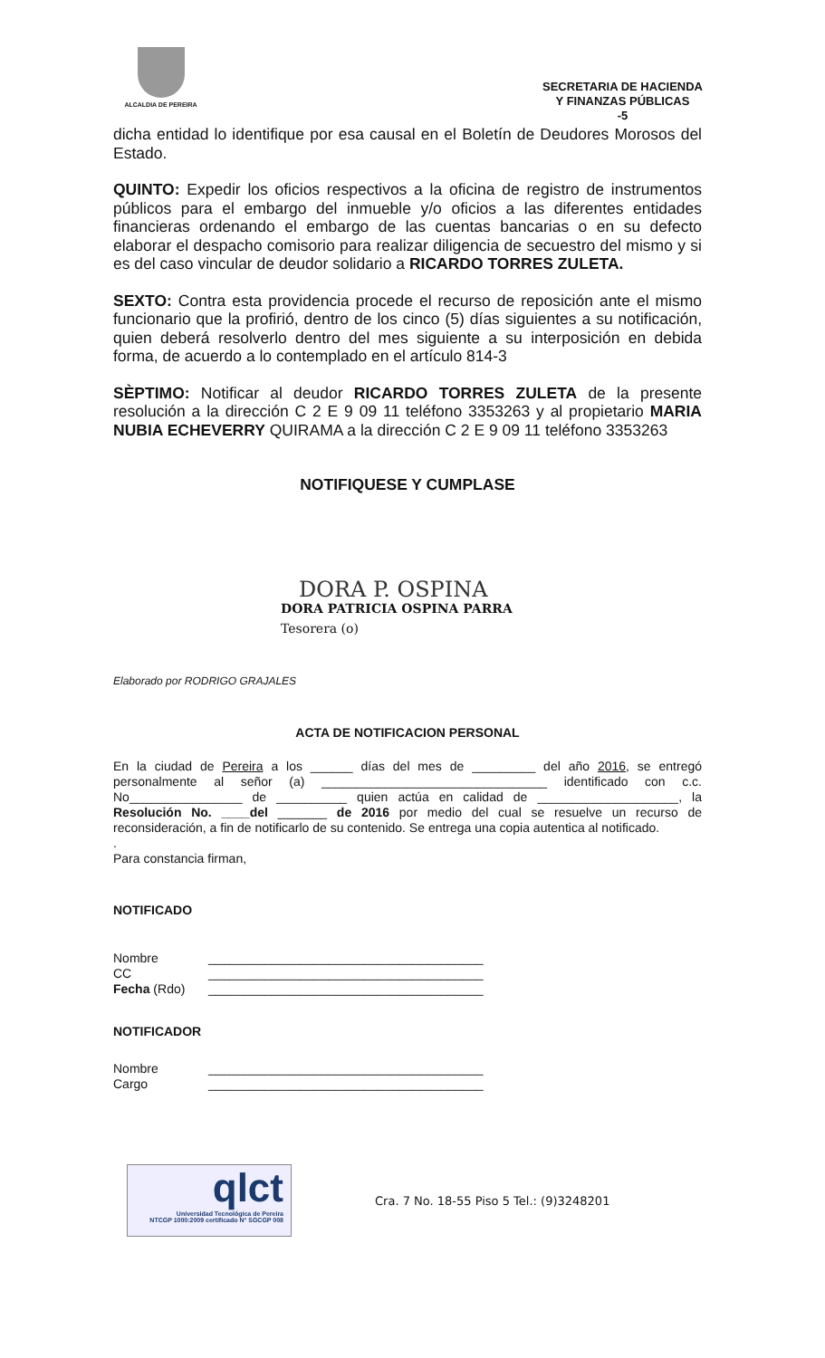ALCALDIA DE PEREIRA
SECRETARIA DE HACIENDA
Y FINANZAS PÚBLICAS
-5
dicha entidad lo identifique por esa causal en el Boletín de Deudores Morosos del Estado.
QUINTO: Expedir los oficios respectivos a la oficina de registro de instrumentos públicos para el embargo del inmueble y/o oficios a las diferentes entidades financieras ordenando el embargo de las cuentas bancarias o en su defecto elaborar el despacho comisorio para realizar diligencia de secuestro del mismo y si es del caso vincular de deudor solidario a RICARDO TORRES ZULETA.
SEXTO: Contra esta providencia procede el recurso de reposición ante el mismo funcionario que la profirió, dentro de los cinco (5) días siguientes a su notificación, quien deberá resolverlo dentro del mes siguiente a su interposición en debida forma, de acuerdo a lo contemplado en el artículo 814-3
SÈPTIMO: Notificar al deudor RICARDO TORRES ZULETA de la presente resolución a la dirección C 2 E 9 09 11 teléfono 3353263 y al propietario MARIA NUBIA ECHEVERRY QUIRAMA a la dirección C 2 E 9 09 11 teléfono 3353263
NOTIFIQUESE Y CUMPLASE
DORA P. OSPINA
DORA PATRICIA OSPINA PARRA
Tesorera (o)
Elaborado por RODRIGO GRAJALES
ACTA DE NOTIFICACION PERSONAL
En la ciudad de Pereira a los ______ días del mes de _________ del año 2016, se entregó personalmente al señor (a) ________________________________ identificado con c.c. No________________ de __________ quien actúa en calidad de ____________________, la Resolución No. ____del _______ de 2016 por medio del cual se resuelve un recurso de reconsideración, a fin de notificarlo de su contenido. Se entrega una copia autentica al notificado.
.
Para constancia firman,
NOTIFICADO
Nombre _______________________________________
CC _______________________________________
Fecha (Rdo) _______________________________________
NOTIFICADOR
Nombre _______________________________________
Cargo _______________________________________
qlct
Universidad Tecnológica de Pereira
NTCGP 1000:2009 certificado N° SGCGP 008
Cra. 7 No. 18-55 Piso 5 Tel.: (9)3248201